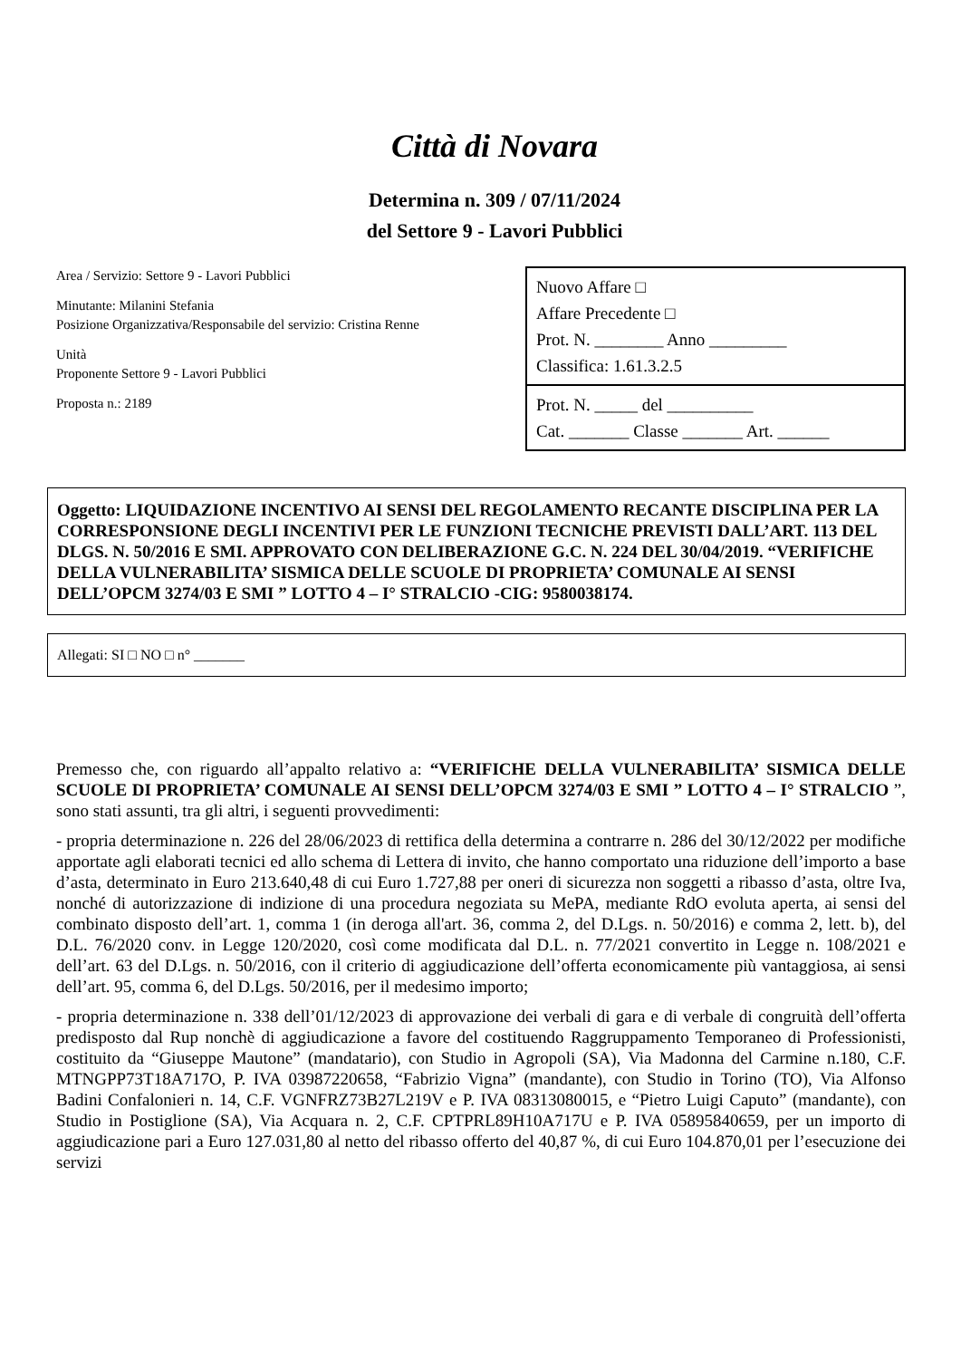Città di Novara
Determina n. 309 / 07/11/2024
del Settore 9 - Lavori Pubblici
Area / Servizio: Settore 9 - Lavori Pubblici
Minutante: Milanini Stefania
Posizione Organizzativa/Responsabile del servizio: Cristina Renne
Unità
Proponente Settore 9 - Lavori Pubblici
Proposta n.: 2189
Nuovo Affare □
Affare Precedente □
Prot. N. ________ Anno _________
Classifica: 1.61.3.2.5
Prot. N. _____ del __________
Cat. _______ Classe _______ Art. ______
Oggetto: LIQUIDAZIONE INCENTIVO AI SENSI DEL REGOLAMENTO RECANTE DISCIPLINA PER LA CORRESPONSIONE DEGLI INCENTIVI PER LE FUNZIONI TECNICHE PREVISTI DALL’ART. 113 DEL DLGS. N. 50/2016 E SMI. APPROVATO CON DELIBERAZIONE G.C. N. 224 DEL 30/04/2019. “VERIFICHE DELLA VULNERABILITA’ SISMICA DELLE SCUOLE DI PROPRIETA’ COMUNALE AI SENSI DELL’OPCM 3274/03 E SMI ” LOTTO 4 – I° STRALCIO -CIG: 9580038174.
Allegati: SI □ NO □ n° _______
Premesso che, con riguardo all’appalto relativo a: “VERIFICHE DELLA VULNERABILITA’ SISMICA DELLE SCUOLE DI PROPRIETA’ COMUNALE AI SENSI DELL’OPCM 3274/03 E SMI ” LOTTO 4 – I° STRALCIO ”, sono stati assunti, tra gli altri, i seguenti provvedimenti:
- propria determinazione n. 226 del 28/06/2023 di rettifica della determina a contrarre n. 286 del 30/12/2022 per modifiche apportate agli elaborati tecnici ed allo schema di Lettera di invito, che hanno comportato una riduzione dell’importo a base d’asta, determinato in Euro 213.640,48 di cui Euro 1.727,88 per oneri di sicurezza non soggetti a ribasso d’asta, oltre Iva, nonché di autorizzazione di indizione di una procedura negoziata su MePA, mediante RdO evoluta aperta, ai sensi del combinato disposto dell’art. 1, comma 1 (in deroga all'art. 36, comma 2, del D.Lgs. n. 50/2016) e comma 2, lett. b), del D.L. 76/2020 conv. in Legge 120/2020, così come modificata dal D.L. n. 77/2021 convertito in Legge n. 108/2021 e dell’art. 63 del D.Lgs. n. 50/2016, con il criterio di aggiudicazione dell’offerta economicamente più vantaggiosa, ai sensi dell’art. 95, comma 6, del D.Lgs. 50/2016, per il medesimo importo;
- propria determinazione n. 338 dell’01/12/2023 di approvazione dei verbali di gara e di verbale di congruità dell’offerta predisposto dal Rup nonchè di aggiudicazione a favore del costituendo Raggruppamento Temporaneo di Professionisti, costituito da “Giuseppe Mautone” (mandatario), con Studio in Agropoli (SA), Via Madonna del Carmine n.180, C.F. MTNGPP73T18A717O, P. IVA 03987220658, “Fabrizio Vigna” (mandante), con Studio in Torino (TO), Via Alfonso Badini Confalonieri n. 14, C.F. VGNFRZ73B27L219V e P. IVA 08313080015, e “Pietro Luigi Caputo” (mandante), con Studio in Postiglione (SA), Via Acquara n. 2, C.F. CPTPRL89H10A717U e P. IVA 05895840659, per un importo di aggiudicazione pari a Euro 127.031,80 al netto del ribasso offerto del 40,87 %, di cui Euro 104.870,01 per l’esecuzione dei servizi